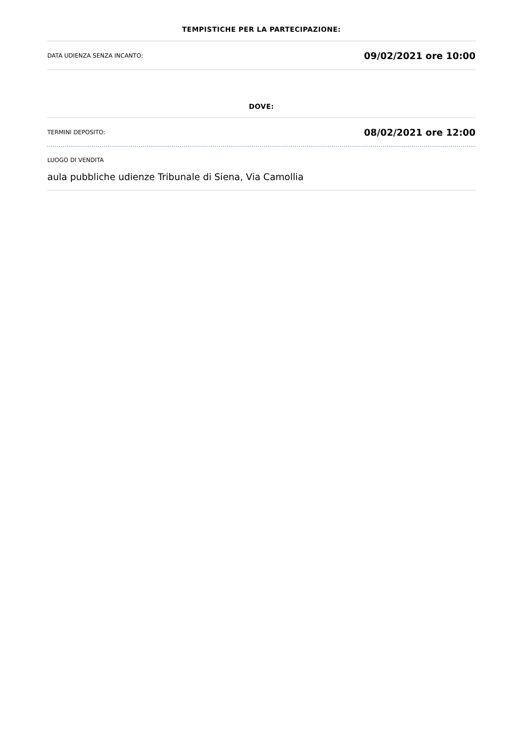TEMPISTICHE PER LA PARTECIPAZIONE:
DATA UDIENZA SENZA INCANTO: 09/02/2021 ore 10:00
DOVE:
TERMINI DEPOSITO: 08/02/2021 ore 12:00
LUOGO DI VENDITA
aula pubbliche udienze Tribunale di Siena, Via Camollia